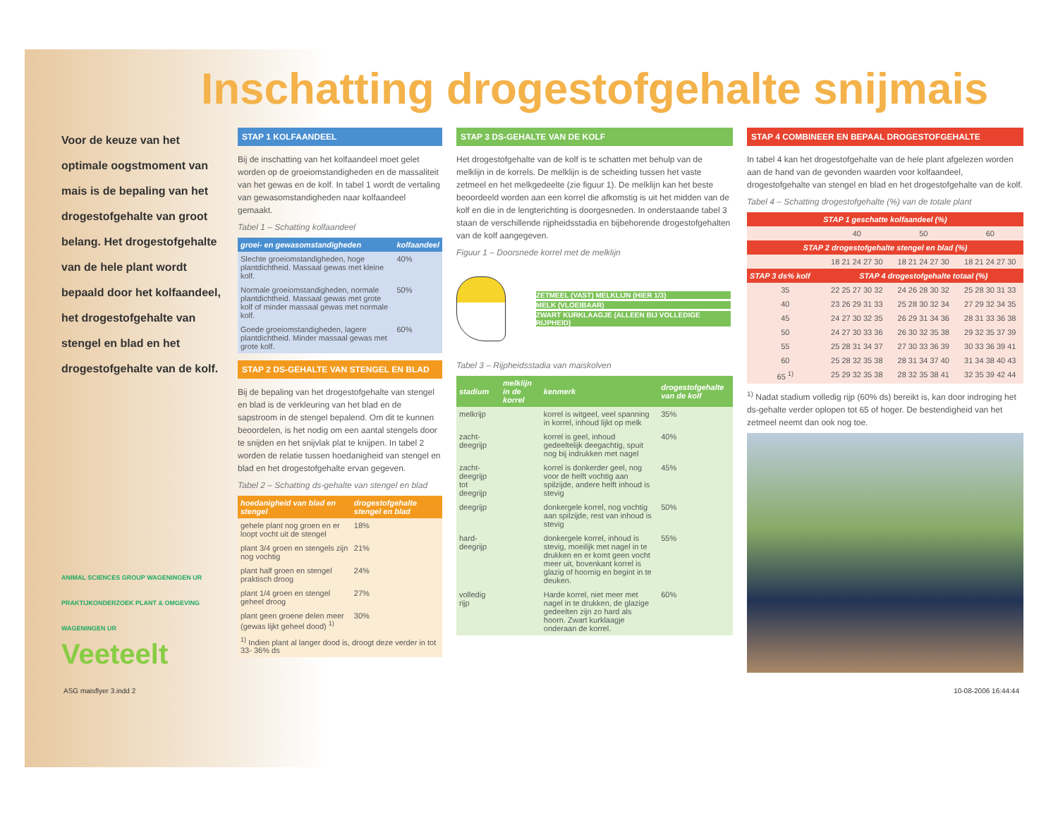Inschatting drogestofgehalte snijmais
Voor de keuze van het optimale oogstmoment van mais is de bepaling van het drogestofgehalte van groot belang. Het drogestofgehalte van de hele plant wordt bepaald door het kolfaandeel, het drogestofgehalte van stengel en blad en het drogestofgehalte van de kolf.
ANIMAL SCIENCES GROUP WAGENINGEN UR
PRAKTIJKONDERZOEK PLANT & OMGEVING WAGENINGEN UR
Veeteelt
STAP 1 KOLFAANDEEL
Bij de inschatting van het kolfaandeel moet gelet worden op de groeiomstandigheden en de massaliteit van het gewas en de kolf. In tabel 1 wordt de vertaling van gewasomstandigheden naar kolfaandeel gemaakt.
Tabel 1 – Schatting kolfaandeel
| groei- en gewasomstandigheden | kolfaandeel |
| --- | --- |
| Slechte groeiomstandigheden, hoge plantdichtheid. Massaal gewas met kleine kolf. | 40% |
| Normale groeiomstandigheden, normale plantdichtheid. Massaal gewas met grote kolf of minder massaal gewas met normale kolf. | 50% |
| Goede groeiomstandigheden, lagere plantdichtheid. Minder massaal gewas met grote kolf. | 60% |
STAP 2 DS-GEHALTE VAN STENGEL EN BLAD
Bij de bepaling van het drogestofgehalte van stengel en blad is de verkleuring van het blad en de sapstroom in de stengel bepalend. Om dit te kunnen beoordelen, is het nodig om een aantal stengels door te snijden en het snijvlak plat te knijpen. In tabel 2 worden de relatie tussen hoedanigheid van stengel en blad en het drogestofgehalte ervan gegeven.
Tabel 2 – Schatting ds-gehalte van stengel en blad
| hoedanigheid van blad en stengel | drogestofgehalte stengel en blad |
| --- | --- |
| gehele plant nog groen en er loopt vocht uit de stengel | 18% |
| plant 3/4 groen en stengels zijn nog vochtig | 21% |
| plant half groen en stengel praktisch droog | 24% |
| plant 1/4 groen en stengel geheel droog | 27% |
| plant geen groene delen meer (gewas lijkt geheel dood) <sup>1)</sup> | 30% |
| <sup>1)</sup> Indien plant al langer dood is, droogt deze verder in tot 33- 36% ds | |
STAP 3 DS-GEHALTE VAN DE KOLF
Het drogestofgehalte van de kolf is te schatten met behulp van de melklijn in de korrels. De melklijn is de scheiding tussen het vaste zetmeel en het melkgedeelte (zie figuur 1). De melklijn kan het beste beoordeeld worden aan een korrel die afkomstig is uit het midden van de kolf en die in de lengterichting is doorgesneden. In onderstaande tabel 3 staan de verschillende rijpheidsstadia en bijbehorende drogestofgehalten van de kolf aangegeven.
Figuur 1 – Doorsnede korrel met de melklijn
ZETMEEL (VAST) MELKLIJN (HIER 1/3)
MELK (VLOEIBAAR)
ZWART KURKLAAGJE (ALLEEN BIJ VOLLEDIGE RIJPHEID)
Tabel 3 – Rijpheidsstadia van maiskolven
| stadium | melklijn in de korrel | kenmerk | drogestofgehalte van de kolf |
| --- | --- | --- | --- |
| melkrijp | | korrel is witgeel, veel spanning in korrel, inhoud lijkt op melk | 35% |
| zacht-deegrijp | | korrel is geel, inhoud gedeeltelijk deegachtig, spuit nog bij indrukken met nagel | 40% |
| zacht-deegrijp tot deegrijp | | korrel is donkerder geel, nog voor de helft vochtig aan spilzijde, andere helft inhoud is stevig | 45% |
| deegrijp | | donkergele korrel, nog vochtig aan spilzijde, rest van inhoud is stevig | 50% |
| hard-deegrijp | | donkergele korrel, inhoud is stevig, moeilijk met nagel in te drukken en er komt geen vocht meer uit, bovenkant korrel is glazig of hoornig en begint in te deuken. | 55% |
| volledig rijp | | Harde korrel, niet meer met nagel in te drukken, de glazige gedeelten zijn zo hard als hoorn. Zwart kurklaagje onderaan de korrel. | 60% |
STAP 4 COMBINEER EN BEPAAL DROGESTOFGEHALTE
In tabel 4 kan het drogestofgehalte van de hele plant afgelezen worden aan de hand van de gevonden waarden voor kolfaandeel, drogestofgehalte van stengel en blad en het drogestofgehalte van de kolf.
Tabel 4 – Schatting drogestofgehalte (%) van de totale plant
| STAP 1 geschatte kolfaandeel (%) | | | |
| --- | --- | --- | --- |
| | 40 | 50 | 60 |
| STAP 2 drogestofgehalte stengel en blad (%) | | | |
| | 18 21 24 27 30 | 18 21 24 27 30 | 18 21 24 27 30 |
| STAP 3 ds% kolf | STAP 4 drogestofgehalte totaal (%) | | |
| 35 | 22 25 27 30 32 | 24 26 28 30 32 | 25 28 30 31 33 |
| 40 | 23 26 29 31 33 | 25 28 30 32 34 | 27 29 32 34 35 |
| 45 | 24 27 30 32 35 | 26 29 31 34 36 | 28 31 33 36 38 |
| 50 | 24 27 30 33 36 | 26 30 32 35 38 | 29 32 35 37 39 |
| 55 | 25 28 31 34 37 | 27 30 33 36 39 | 30 33 36 39 41 |
| 60 | 25 28 32 35 38 | 28 31 34 37 40 | 31 34 38 40 43 |
| 65 <sup>1)</sup> | 25 29 32 35 38 | 28 32 35 38 41 | 32 35 39 42 44 |
<sup>1)</sup> Nadat stadium volledig rijp (60% ds) bereikt is, kan door indroging het ds-gehalte verder oplopen tot 65 of hoger. De bestendigheid van het zetmeel neemt dan ook nog toe.
ASG maisflyer 3.indd 2 10-08-2006 16:44:44